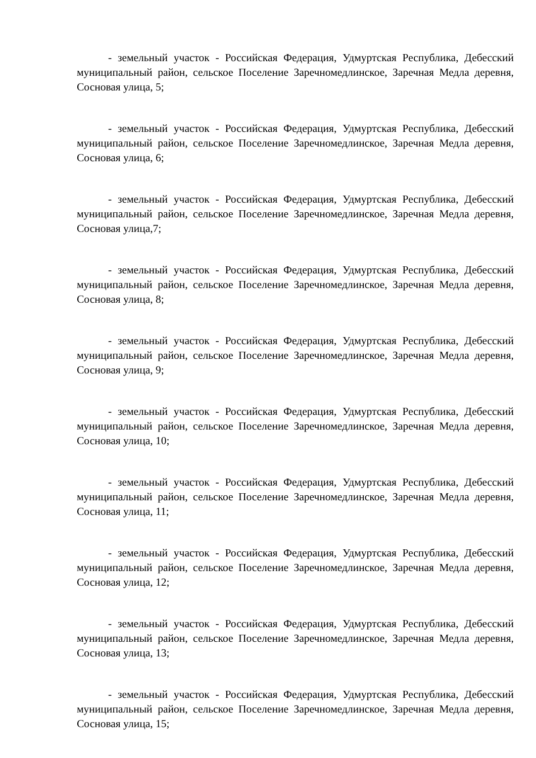- земельный участок - Российская Федерация, Удмуртская Республика, Дебесский муниципальный район, сельское Поселение Заречномедлинское, Заречная Медла деревня, Сосновая улица, 5;
- земельный участок - Российская Федерация, Удмуртская Республика, Дебесский муниципальный район, сельское Поселение Заречномедлинское, Заречная Медла деревня, Сосновая улица, 6;
- земельный участок - Российская Федерация, Удмуртская Республика, Дебесский муниципальный район, сельское Поселение Заречномедлинское, Заречная Медла деревня, Сосновая улица,7;
- земельный участок - Российская Федерация, Удмуртская Республика, Дебесский муниципальный район, сельское Поселение Заречномедлинское, Заречная Медла деревня, Сосновая улица, 8;
- земельный участок - Российская Федерация, Удмуртская Республика, Дебесский муниципальный район, сельское Поселение Заречномедлинское, Заречная Медла деревня, Сосновая улица, 9;
- земельный участок - Российская Федерация, Удмуртская Республика, Дебесский муниципальный район, сельское Поселение Заречномедлинское, Заречная Медла деревня, Сосновая улица, 10;
- земельный участок - Российская Федерация, Удмуртская Республика, Дебесский муниципальный район, сельское Поселение Заречномедлинское, Заречная Медла деревня, Сосновая улица, 11;
- земельный участок - Российская Федерация, Удмуртская Республика, Дебесский муниципальный район, сельское Поселение Заречномедлинское, Заречная Медла деревня, Сосновая улица, 12;
- земельный участок - Российская Федерация, Удмуртская Республика, Дебесский муниципальный район, сельское Поселение Заречномедлинское, Заречная Медла деревня, Сосновая улица, 13;
- земельный участок - Российская Федерация, Удмуртская Республика, Дебесский муниципальный район, сельское Поселение Заречномедлинское, Заречная Медла деревня, Сосновая улица, 15;